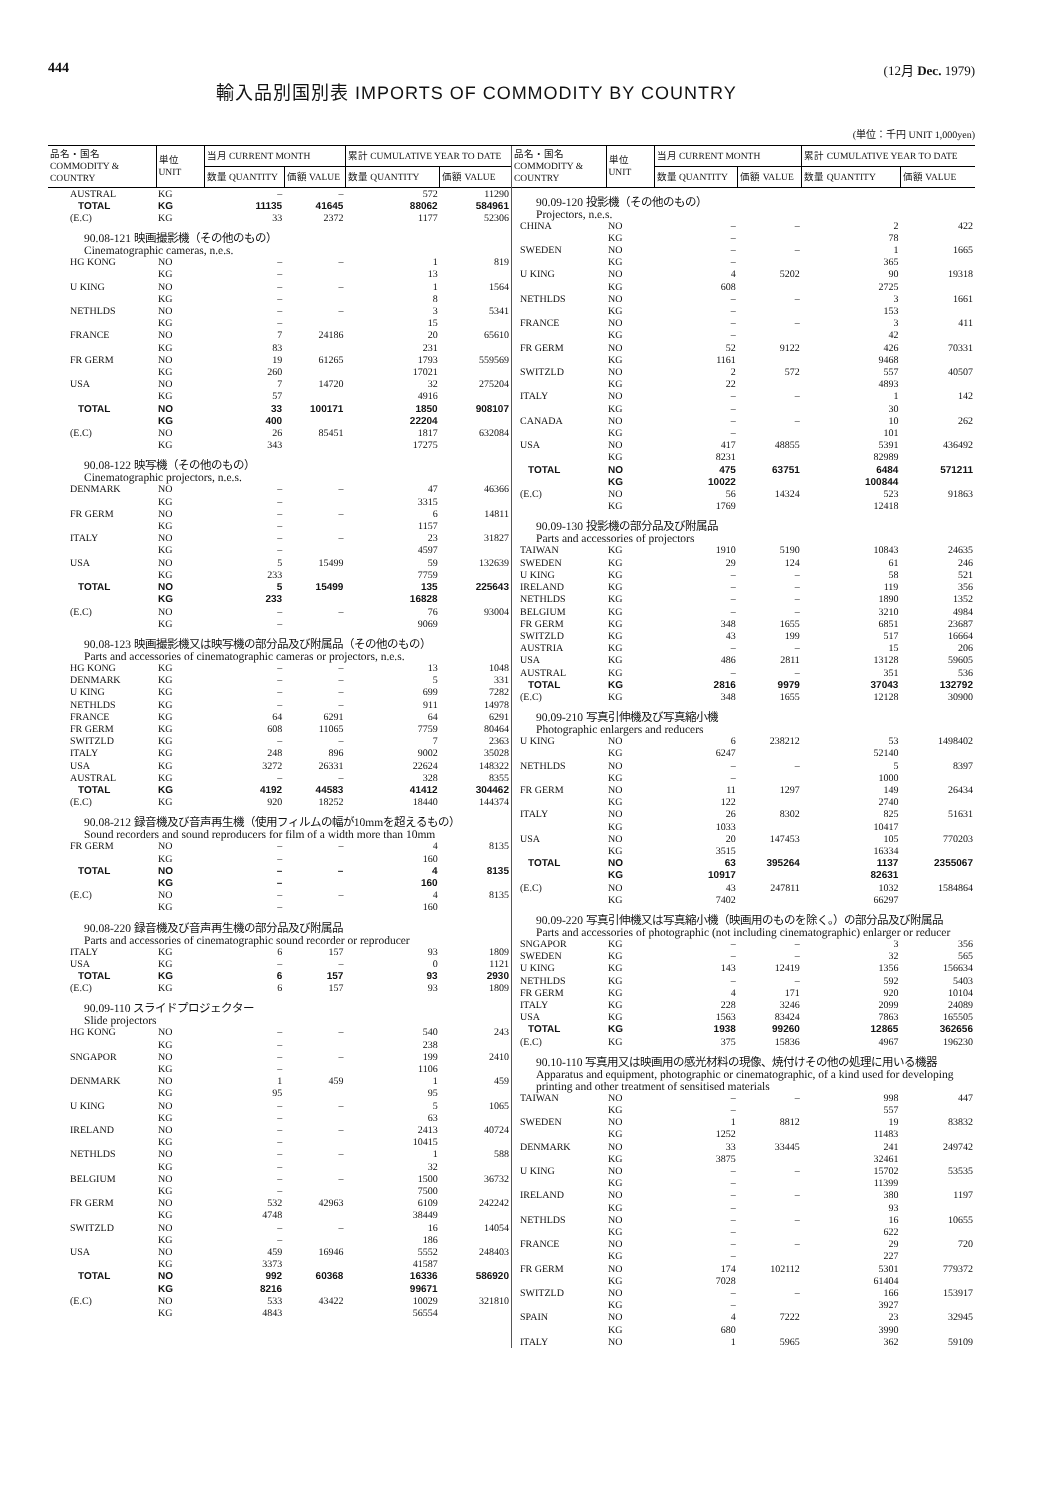444
輸入品別国別表 IMPORTS OF COMMODITY BY COUNTRY
(12月 Dec. 1979)
(単位：千円 UNIT 1,000yen)
| 品名・国名 COMMODITY & COUNTRY | 単位 UNIT | 当月 CURRENT MONTH | | 累計 CUMULATIVE YEAR TO DATE | |
| --- | --- | --- | --- | --- | --- |
| | | 数量 QUANTITY | 価額 VALUE | 数量 QUANTITY | 価額 VALUE |
| AUSTRAL | KG | – | – | 572 | 11290 |
| TOTAL | KG | 11135 | 41645 | 88062 | 584961 |
| (E.C) | KG | 33 | 2372 | 1177 | 52306 |
| 90.08-121 映画撮影機（その他のもの） Cinematographic cameras, n.e.s. | | | | | |
| HG KONG | NO | – | – | 1 | 819 |
| | KG | – | | 13 | |
| U KING | NO | – | – | 1 | 1564 |
| | KG | – | | 8 | |
| NETHLDS | NO | – | – | 3 | 5341 |
| | KG | – | | 15 | |
| FRANCE | NO | 7 | 24186 | 20 | 65610 |
| | KG | 83 | | 231 | |
| FR GERM | NO | 19 | 61265 | 1793 | 559569 |
| | KG | 260 | | 17021 | |
| USA | NO | 7 | 14720 | 32 | 275204 |
| | KG | 57 | | 4916 | |
| TOTAL | NO | 33 | 100171 | 1850 | 908107 |
| | KG | 400 | | 22204 | |
| (E.C) | NO | 26 | 85451 | 1817 | 632084 |
| | KG | 343 | | 17275 | |
| 90.08-122 映写機（その他のもの） Cinematographic projectors, n.e.s. | | | | | |
| DENMARK | NO | – | – | 47 | 46366 |
| | KG | – | | 3315 | |
| FR GERM | NO | – | – | 6 | 14811 |
| | KG | – | | 1157 | |
| ITALY | NO | – | – | 23 | 31827 |
| | KG | – | | 4597 | |
| USA | NO | 5 | 15499 | 59 | 132639 |
| | KG | 233 | | 7759 | |
| TOTAL | NO | 5 | 15499 | 135 | 225643 |
| | KG | 233 | | 16828 | |
| (E.C) | NO | – | – | 76 | 93004 |
| | KG | – | | 9069 | |
| 90.08-123 映画撮影機又は映写機の部分品及び附属品（その他のもの） Parts and accessories of cinematographic cameras or projectors, n.e.s. | | | | | |
| HG KONG | KG | – | – | 13 | 1048 |
| DENMARK | KG | – | – | 5 | 331 |
| U KING | KG | – | – | 699 | 7282 |
| NETHLDS | KG | – | – | 911 | 14978 |
| FRANCE | KG | 64 | 6291 | 64 | 6291 |
| FR GERM | KG | 608 | 11065 | 7759 | 80464 |
| SWITZLD | KG | – | – | 7 | 2363 |
| ITALY | KG | 248 | 896 | 9002 | 35028 |
| USA | KG | 3272 | 26331 | 22624 | 148322 |
| AUSTRAL | KG | – | – | 328 | 8355 |
| TOTAL | KG | 4192 | 44583 | 41412 | 304462 |
| (E.C) | KG | 920 | 18252 | 18440 | 144374 |
| 90.08-212 録音機及び音声再生機（使用フィルムの幅が10mmを超えるもの） Sound recorders and sound reproducers for film of a width more than 10mm | | | | | |
| FR GERM | NO | – | – | 4 | 8135 |
| | KG | – | | 160 | |
| TOTAL | NO | – | – | 4 | 8135 |
| | KG | – | | 160 | |
| (E.C) | NO | – | – | 4 | 8135 |
| | KG | – | | 160 | |
| 90.08-220 録音機及び音声再生機の部分品及び附属品 Parts and accessories of cinematographic sound recorder or reproducer | | | | | |
| ITALY | KG | 6 | 157 | 93 | 1809 |
| USA | KG | – | – | 0 | 1121 |
| TOTAL | KG | 6 | 157 | 93 | 2930 |
| (E.C) | KG | 6 | 157 | 93 | 1809 |
| 90.09-110 スライドプロジェクター Slide projectors | | | | | |
| HG KONG | NO | – | – | 540 | 243 |
| | KG | – | | 238 | |
| SNGAPOR | NO | – | – | 199 | 2410 |
| | KG | – | | 1106 | |
| DENMARK | NO | 1 | 459 | 1 | 459 |
| | KG | 95 | | 95 | |
| U KING | NO | – | – | 5 | 1065 |
| | KG | – | | 63 | |
| IRELAND | NO | – | – | 2413 | 40724 |
| | KG | – | | 10415 | |
| NETHLDS | NO | – | – | 1 | 588 |
| | KG | – | | 32 | |
| BELGIUM | NO | – | – | 1500 | 36732 |
| | KG | – | | 7500 | |
| FR GERM | NO | 532 | 42963 | 6109 | 242242 |
| | KG | 4748 | | 38449 | |
| SWITZLD | NO | – | – | 16 | 14054 |
| | KG | – | | 186 | |
| USA | NO | 459 | 16946 | 5552 | 248403 |
| | KG | 3373 | | 41587 | |
| TOTAL | NO | 992 | 60368 | 16336 | 586920 |
| | KG | 8216 | | 99671 | |
| (E.C) | NO | 533 | 43422 | 10029 | 321810 |
| | KG | 4843 | | 56554 | |
| 品名・国名 COMMODITY & COUNTRY | 単位 UNIT | 当月 CURRENT MONTH | | 累計 CUMULATIVE YEAR TO DATE | |
| --- | --- | --- | --- | --- | --- |
| | | 数量 QUANTITY | 価額 VALUE | 数量 QUANTITY | 価額 VALUE |
| 90.09-120 投影機（その他のもの） Projectors, n.e.s. | | | | | |
| CHINA | NO | – | – | 2 | 422 |
| | KG | – | | 78 | |
| SWEDEN | NO | – | – | 1 | 1665 |
| | KG | – | | 365 | |
| U KING | NO | 4 | 5202 | 90 | 19318 |
| | KG | 608 | | 2725 | |
| NETHLDS | NO | – | – | 3 | 1661 |
| | KG | – | | 153 | |
| FRANCE | NO | – | – | 3 | 411 |
| | KG | – | | 42 | |
| FR GERM | NO | 52 | 9122 | 426 | 70331 |
| | KG | 1161 | | 9468 | |
| SWITZLD | NO | 2 | 572 | 557 | 40507 |
| | KG | 22 | | 4893 | |
| ITALY | NO | – | – | 1 | 142 |
| | KG | – | | 30 | |
| CANADA | NO | – | – | 10 | 262 |
| | KG | – | | 101 | |
| USA | NO | 417 | 48855 | 5391 | 436492 |
| | KG | 8231 | | 82989 | |
| TOTAL | NO | 475 | 63751 | 6484 | 571211 |
| | KG | 10022 | | 100844 | |
| (E.C) | NO | 56 | 14324 | 523 | 91863 |
| | KG | 1769 | | 12418 | |
| 90.09-130 投影機の部分品及び附属品 Parts and accessories of projectors | | | | | |
| TAIWAN | KG | 1910 | 5190 | 10843 | 24635 |
| SWEDEN | KG | 29 | 124 | 61 | 246 |
| U KING | KG | – | – | 58 | 521 |
| IRELAND | KG | – | – | 119 | 356 |
| NETHLDS | KG | – | – | 1890 | 1352 |
| BELGIUM | KG | – | – | 3210 | 4984 |
| FR GERM | KG | 348 | 1655 | 6851 | 23687 |
| SWITZLD | KG | 43 | 199 | 517 | 16664 |
| AUSTRIA | KG | – | – | 15 | 206 |
| USA | KG | 486 | 2811 | 13128 | 59605 |
| AUSTRAL | KG | – | – | 351 | 536 |
| TOTAL | KG | 2816 | 9979 | 37043 | 132792 |
| (E.C) | KG | 348 | 1655 | 12128 | 30900 |
| 90.09-210 写真引伸機及び写真縮小機 Photographic enlargers and reducers | | | | | |
| U KING | NO | 6 | 238212 | 53 | 1498402 |
| | KG | 6247 | | 52140 | |
| NETHLDS | NO | – | – | 5 | 8397 |
| | KG | – | | 1000 | |
| FR GERM | NO | 11 | 1297 | 149 | 26434 |
| | KG | 122 | | 2740 | |
| ITALY | NO | 26 | 8302 | 825 | 51631 |
| | KG | 1033 | | 10417 | |
| USA | NO | 20 | 147453 | 105 | 770203 |
| | KG | 3515 | | 16334 | |
| TOTAL | NO | 63 | 395264 | 1137 | 2355067 |
| | KG | 10917 | | 82631 | |
| (E.C) | NO | 43 | 247811 | 1032 | 1584864 |
| | KG | 7402 | | 66297 | |
| 90.09-220 写真引伸機又は写真縮小機（映画用のものを除く。）の部分品及び附属品 Parts and accessories of photographic (not including cinematographic) enlarger or reducer | | | | | |
| SNGAPOR | KG | – | – | 3 | 356 |
| SWEDEN | KG | – | – | 32 | 565 |
| U KING | KG | 143 | 12419 | 1356 | 156634 |
| NETHLDS | KG | – | – | 592 | 5403 |
| FR GERM | KG | 4 | 171 | 920 | 10104 |
| ITALY | KG | 228 | 3246 | 2099 | 24089 |
| USA | KG | 1563 | 83424 | 7863 | 165505 |
| TOTAL | KG | 1938 | 99260 | 12865 | 362656 |
| (E.C) | KG | 375 | 15836 | 4967 | 196230 |
| 90.10-110 写真用又は映画用の感光材料の現像、焼付けその他の処理に用いる機器 Apparatus and equipment, photographic or cinematographic, of a kind used for developing printing and other treatment of sensitised materials | | | | | |
| TAIWAN | NO | – | – | 998 | 447 |
| | KG | – | | 557 | |
| SWEDEN | NO | 1 | 8812 | 19 | 83832 |
| | KG | 1252 | | 11483 | |
| DENMARK | NO | 33 | 33445 | 241 | 249742 |
| | KG | 3875 | | 32461 | |
| U KING | NO | – | – | 15702 | 53535 |
| | KG | – | | 11399 | |
| IRELAND | NO | – | – | 380 | 1197 |
| | KG | – | | 93 | |
| NETHLDS | NO | – | – | 16 | 10655 |
| | KG | – | | 622 | |
| FRANCE | NO | – | – | 29 | 720 |
| | KG | – | | 227 | |
| FR GERM | NO | 174 | 102112 | 5301 | 779372 |
| | KG | 7028 | | 61404 | |
| SWITZLD | NO | – | – | 166 | 153917 |
| | KG | – | | 3927 | |
| SPAIN | NO | 4 | 7222 | 23 | 32945 |
| | KG | 680 | | 3990 | |
| ITALY | NO | 1 | 5965 | 362 | 59109 |